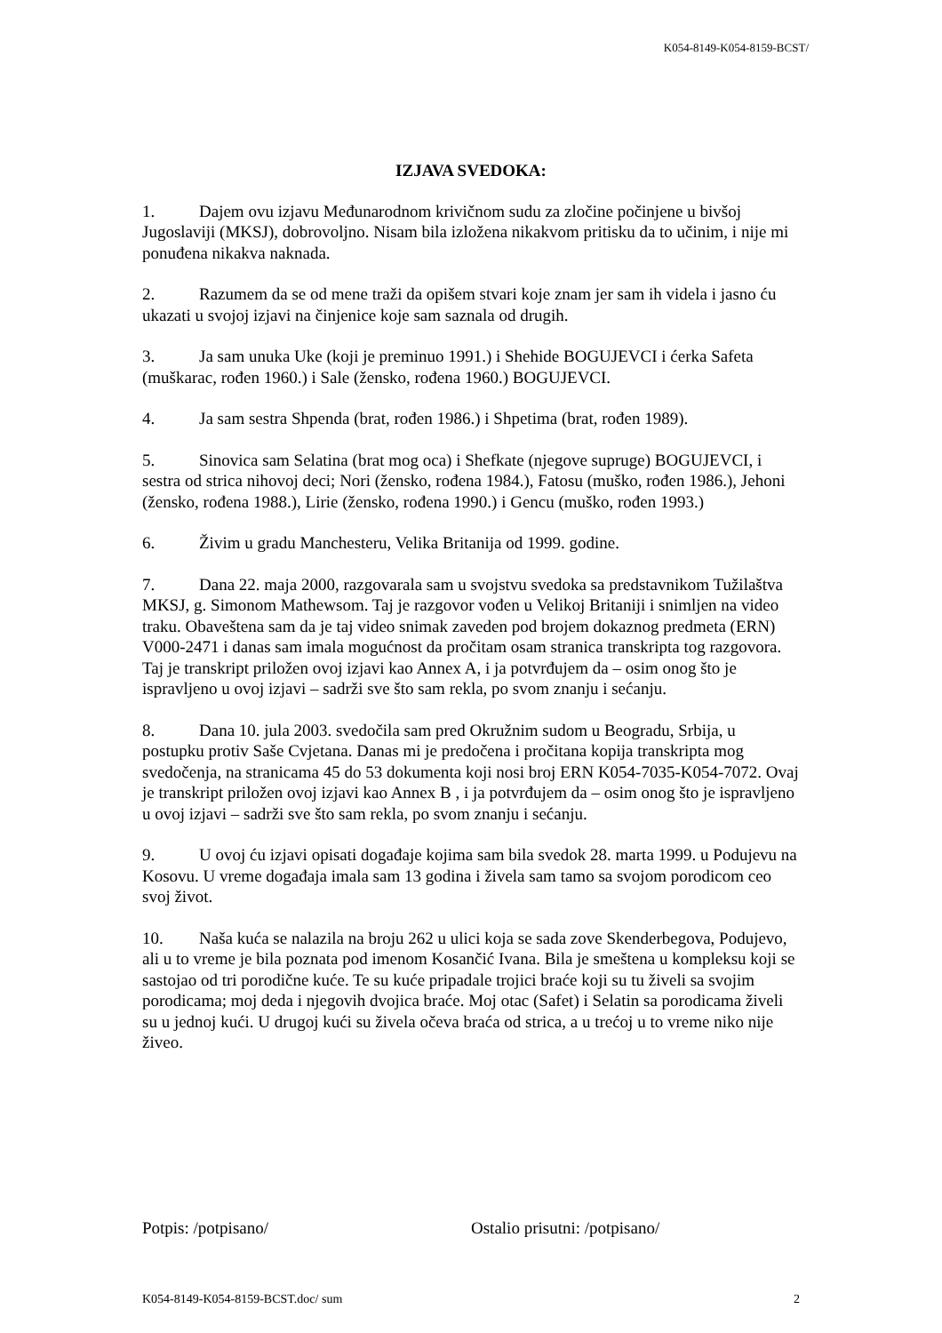K054-8149-K054-8159-BCST/
IZJAVA SVEDOKA:
1. Dajem ovu izjavu Međunarodnom krivičnom sudu za zločine počinjene u bivšoj Jugoslaviji (MKSJ), dobrovoljno. Nisam bila izložena nikakvom pritisku da to učinim, i nije mi ponuđena nikakva naknada.
2. Razumem da se od mene traži da opišem stvari koje znam jer sam ih videla i jasno ću ukazati u svojoj izjavi na činjenice koje sam saznala od drugih.
3. Ja sam unuka Uke (koji je preminuo 1991.) i Shehide BOGUJEVCI i ćerka Safeta (muškarac, rođen 1960.) i Sale (žensko, rođena 1960.) BOGUJEVCI.
4. Ja sam sestra Shpenda (brat, rođen 1986.) i Shpetima (brat, rođen 1989).
5. Sinovica sam Selatina (brat mog oca) i Shefkate (njegove supruge) BOGUJEVCI, i sestra od strica nihovoj deci; Nori (žensko, rođena 1984.), Fatosu (muško, rođen 1986.), Jehoni (žensko, rođena 1988.), Lirie (žensko, rođena 1990.) i Gencu (muško, rođen 1993.)
6. Živim u gradu Manchesteru, Velika Britanija od 1999. godine.
7. Dana 22. maja 2000, razgovarala sam u svojstvu svedoka sa predstavnikom Tužilaštva MKSJ, g. Simonom Mathewsom. Taj je razgovor vođen u Velikoj Britaniji i snimljen na video traku. Obaveštena sam da je taj video snimak zaveden pod brojem dokaznog predmeta (ERN) V000-2471 i danas sam imala mogućnost da pročitam osam stranica transkripta tog razgovora. Taj je transkript priložen ovoj izjavi kao Annex A, i ja potvrđujem da – osim onog što je ispravljeno u ovoj izjavi – sadrži sve što sam rekla, po svom znanju i sećanju.
8. Dana 10. jula 2003. svedočila sam pred Okružnim sudom u Beogradu, Srbija, u postupku protiv Saše Cvjetana. Danas mi je predočena i pročitana kopija transkripta mog svedočenja, na stranicama 45 do 53 dokumenta koji nosi broj ERN K054-7035-K054-7072. Ovaj je transkript priložen ovoj izjavi kao Annex B , i ja potvrđujem da – osim onog što je ispravljeno u ovoj izjavi – sadrži sve što sam rekla, po svom znanju i sećanju.
9. U ovoj ću izjavi opisati događaje kojima sam bila svedok 28. marta 1999. u Podujevu na Kosovu. U vreme događaja imala sam 13 godina i živela sam tamo sa svojom porodicom ceo svoj život.
10. Naša kuća se nalazila na broju 262 u ulici koja se sada zove Skenderbegova, Podujevo, ali u to vreme je bila poznata pod imenom Kosančić Ivana. Bila je smeštena u kompleksu koji se sastojao od tri porodične kuće. Te su kuće pripadale trojici braće koji su tu živeli sa svojim porodicama; moj deda i njegovih dvojica braće. Moj otac (Safet) i Selatin sa porodicama živeli su u jednoj kući. U drugoj kući su živela očeva braća od strica, a u trećoj u to vreme niko nije živeo.
Potpis: /potpisano/ Ostalio prisutni: /potpisano/
K054-8149-K054-8159-BCST.doc/ sum 2